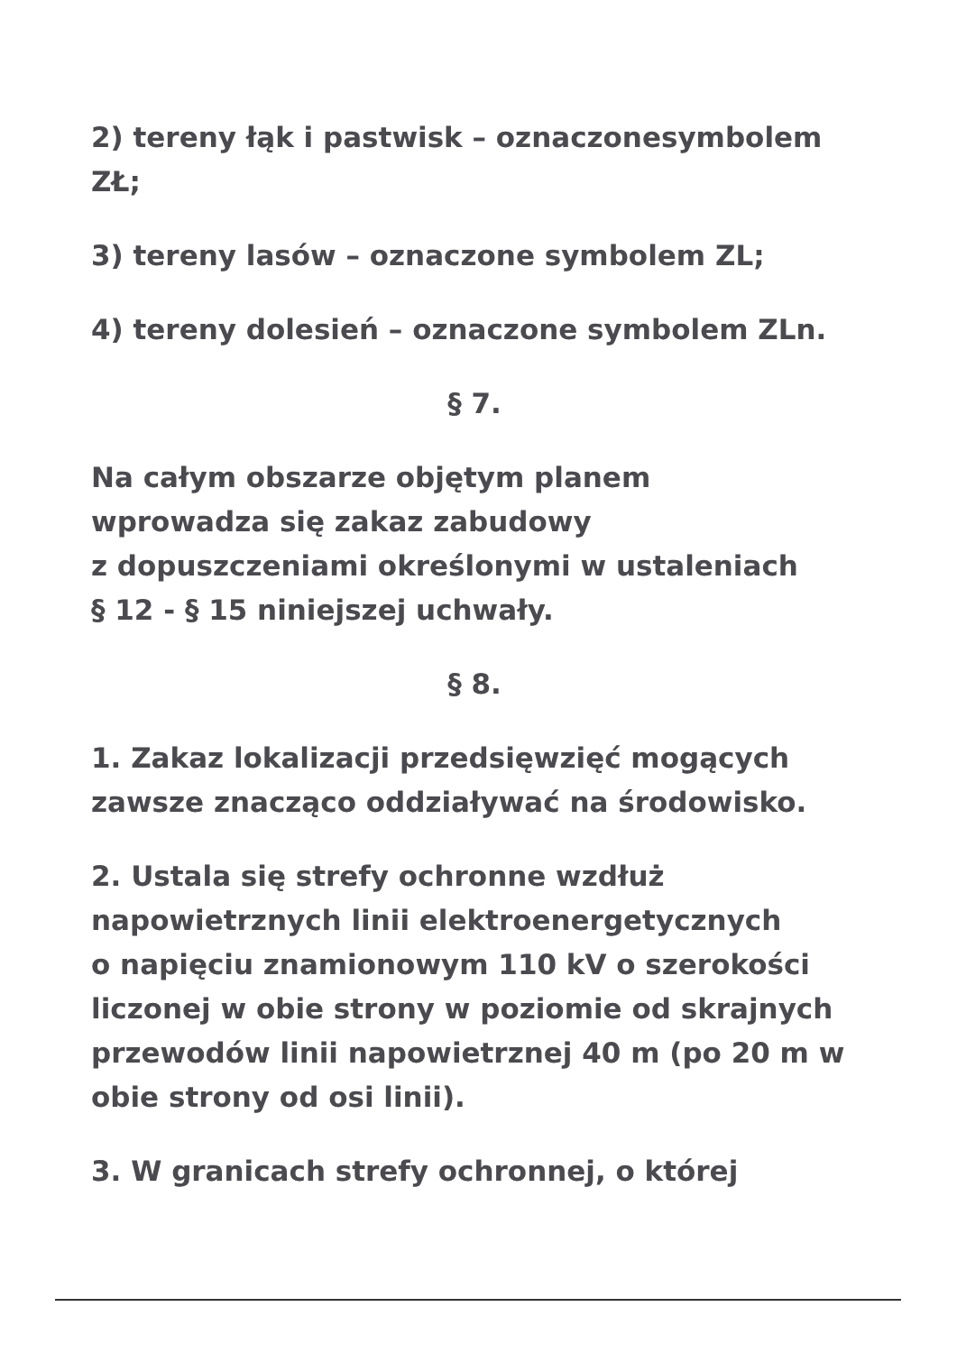2) tereny łąk i pastwisk – oznaczonesymbolem ZŁ;
3) tereny lasów – oznaczone symbolem ZL;
4) tereny dolesień – oznaczone symbolem ZLn.
§ 7.
Na całym obszarze objętym planem
wprowadza się zakaz zabudowy
z dopuszczeniami określonymi w ustaleniach
§ 12 - § 15 niniejszej uchwały.
§ 8.
1. Zakaz lokalizacji przedsięwzięć mogących zawsze znacząco oddziaływać na środowisko.
2. Ustala się strefy ochronne wzdłuż napowietrznych linii elektroenergetycznych
o napięciu znamionowym 110 kV o szerokości liczonej w obie strony w poziomie od skrajnych przewodów linii napowietrznej 40 m (po 20 m w obie strony od osi linii).
3. W granicach strefy ochronnej, o której